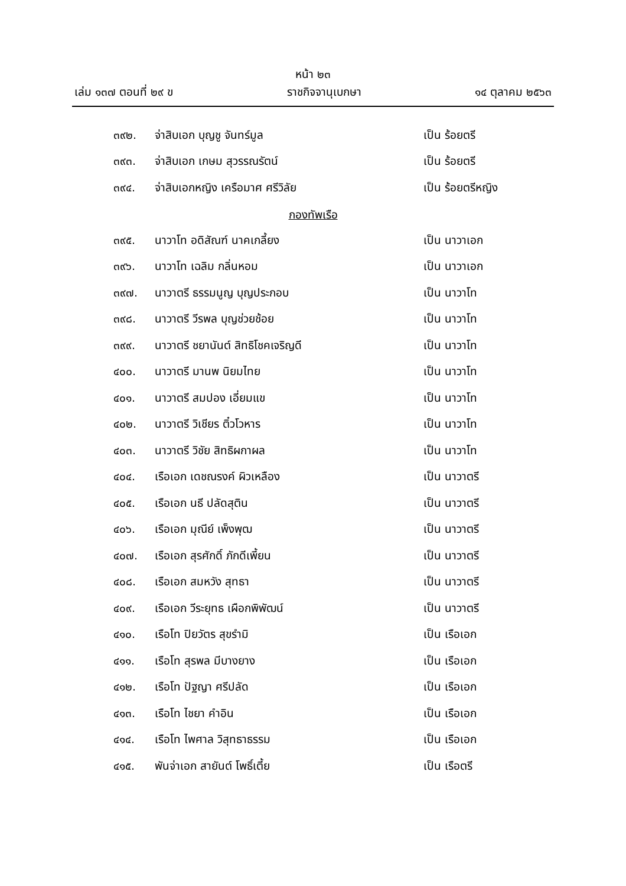หน้า ๒๓
เล่ม ๑๓๗ ตอนที่ ๒๙ ข ราชกิจจานุเบกษา ๑๔ ตุลาคม ๒๕๖๓
๓๙๒. จ่าสิบเอก บุญชู จันทร์มูล เป็น ร้อยตรี
๓๙๓. จ่าสิบเอก เกษม สุวรรณรัตน์ เป็น ร้อยตรี
๓๙๔. จ่าสิบเอกหญิง เครือมาศ ศรีวิลัย เป็น ร้อยตรีหญิง
กองทัพเรือ
๓๙๕. นาวาโท อดิสัณฑ์ นาคเกลี้ยง เป็น นาวาเอก
๓๙๖. นาวาโท เฉลิม กลิ่นหอม เป็น นาวาเอก
๓๙๗. นาวาตรี ธรรมนูญ บุญประกอบ เป็น นาวาโท
๓๙๘. นาวาตรี วีรพล บุญช่วยช้อย เป็น นาวาโท
๓๙๙. นาวาตรี ชยานันต์ สิทธิโชคเจริญดี เป็น นาวาโท
๔๐๐. นาวาตรี มานพ นิยมไทย เป็น นาวาโท
๔๐๑. นาวาตรี สมปอง เอี่ยมแข เป็น นาวาโท
๔๐๒. นาวาตรี วิเชียร ติ๋วโวหาร เป็น นาวาโท
๔๐๓. นาวาตรี วิชัย สิทธิผกาผล เป็น นาวาโท
๔๐๔. เรือเอก เดชณรงค์ ผิวเหลือง เป็น นาวาตรี
๔๐๕. เรือเอก นธี ปลัดสุติน เป็น นาวาตรี
๔๐๖. เรือเอก มุณีย์ เพ็งพุฒ เป็น นาวาตรี
๔๐๗. เรือเอก สุรศักดิ์ ภักดีเพี้ยน เป็น นาวาตรี
๔๐๘. เรือเอก สมหวัง สุทธา เป็น นาวาตรี
๔๐๙. เรือเอก วีระยุทธ เผือกพิพัฒน์ เป็น นาวาตรี
๔๑๐. เรือโท ปิยวัตร สุขรำมิ เป็น เรือเอก
๔๑๑. เรือโท สุรพล มีบางยาง เป็น เรือเอก
๔๑๒. เรือโท ปัฐญา ศรีปลัด เป็น เรือเอก
๔๑๓. เรือโท ไชยา คำอิน เป็น เรือเอก
๔๑๔. เรือโท ไพศาล วิสุทธาธรรม เป็น เรือเอก
๔๑๕. พันจ่าเอก สายันต์ โพธิ์เตี้ย เป็น เรือตรี